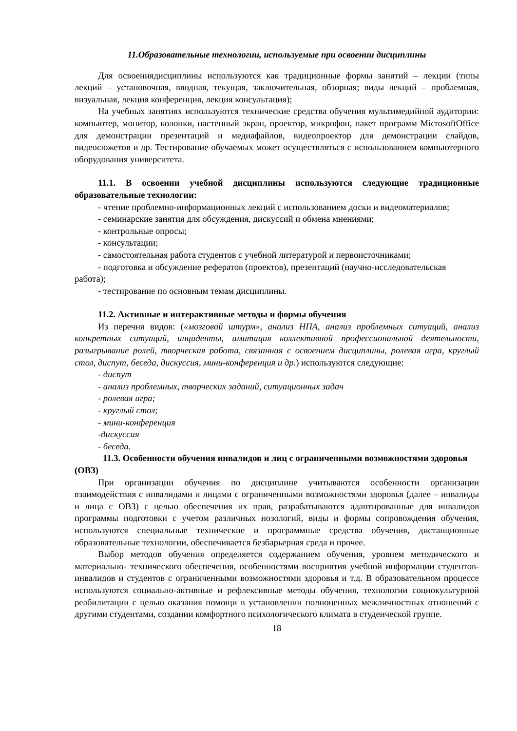11.Образовательные технологии, используемые при освоении дисциплины
Для освоениядисциплины используются как традиционные формы занятий – лекции (типы лекций – установочная, вводная, текущая, заключительная, обзорная; виды лекций – проблемная, визуальная, лекция конференция, лекция консультация);
На учебных занятиях используются технические средства обучения мультимедийной аудитории: компьютер, монитор, колонки, настенный экран, проектор, микрофон, пакет программ MicrosoftOffice для демонстрации презентаций и медиафайлов, видеопроектор для демонстрации слайдов, видеосюжетов и др. Тестирование обучаемых может осуществляться с использованием компьютерного оборудования университета.
11.1. В освоении учебной дисциплины используются следующие традиционные образовательные технологии:
- чтение проблемно-информационных лекций с использованием доски и видеоматериалов;
- семинарские занятия для обсуждения, дискуссий и обмена мнениями;
- контрольные опросы;
- консультации;
- самостоятельная работа студентов с учебной литературой и первоисточниками;
- подготовка и обсуждение рефератов (проектов), презентаций (научно-исследовательская работа);
- тестирование по основным темам дисциплины.
11.2. Активные и интерактивные методы и формы обучения
Из перечня видов: («мозговой штурм», анализ НПА, анализ проблемных ситуаций, анализ конкретных ситуаций, инциденты, имитация коллективной профессиональной деятельности, разыгрывание ролей, творческая работа, связанная с освоением дисциплины, ролевая игра, круглый стол, диспут, беседа, дискуссия, мини-конференция и др.) используются следующие:
- диспут
- анализ проблемных, творческих заданий, ситуационных задач
- ролевая игра;
- круглый стол;
- мини-конференция
-дискуссия
- беседа.
11.3. Особенности обучения инвалидов и лиц с ограниченными возможностями здоровья (ОВЗ)
При организации обучения по дисциплине учитываются особенности организации взаимодействия с инвалидами и лицами с ограниченными возможностями здоровья (далее – инвалиды и лица с ОВЗ) с целью обеспечения их прав, разрабатываются адаптированные для инвалидов программы подготовки с учетом различных нозологий, виды и формы сопровождения обучения, используются специальные технические и программные средства обучения, дистанционные образовательные технологии, обеспечивается безбарьерная среда и прочее.
Выбор методов обучения определяется содержанием обучения, уровнем методического и материально- технического обеспечения, особенностями восприятия учебной информации студентов-инвалидов и студентов с ограниченными возможностями здоровья и т.д. В образовательном процессе используются социально-активные и рефлексивные методы обучения, технологии социокультурной реабилитации с целью оказания помощи в установлении полноценных межличностных отношений с другими студентами, создании комфортного психологического климата в студенческой группе.
18